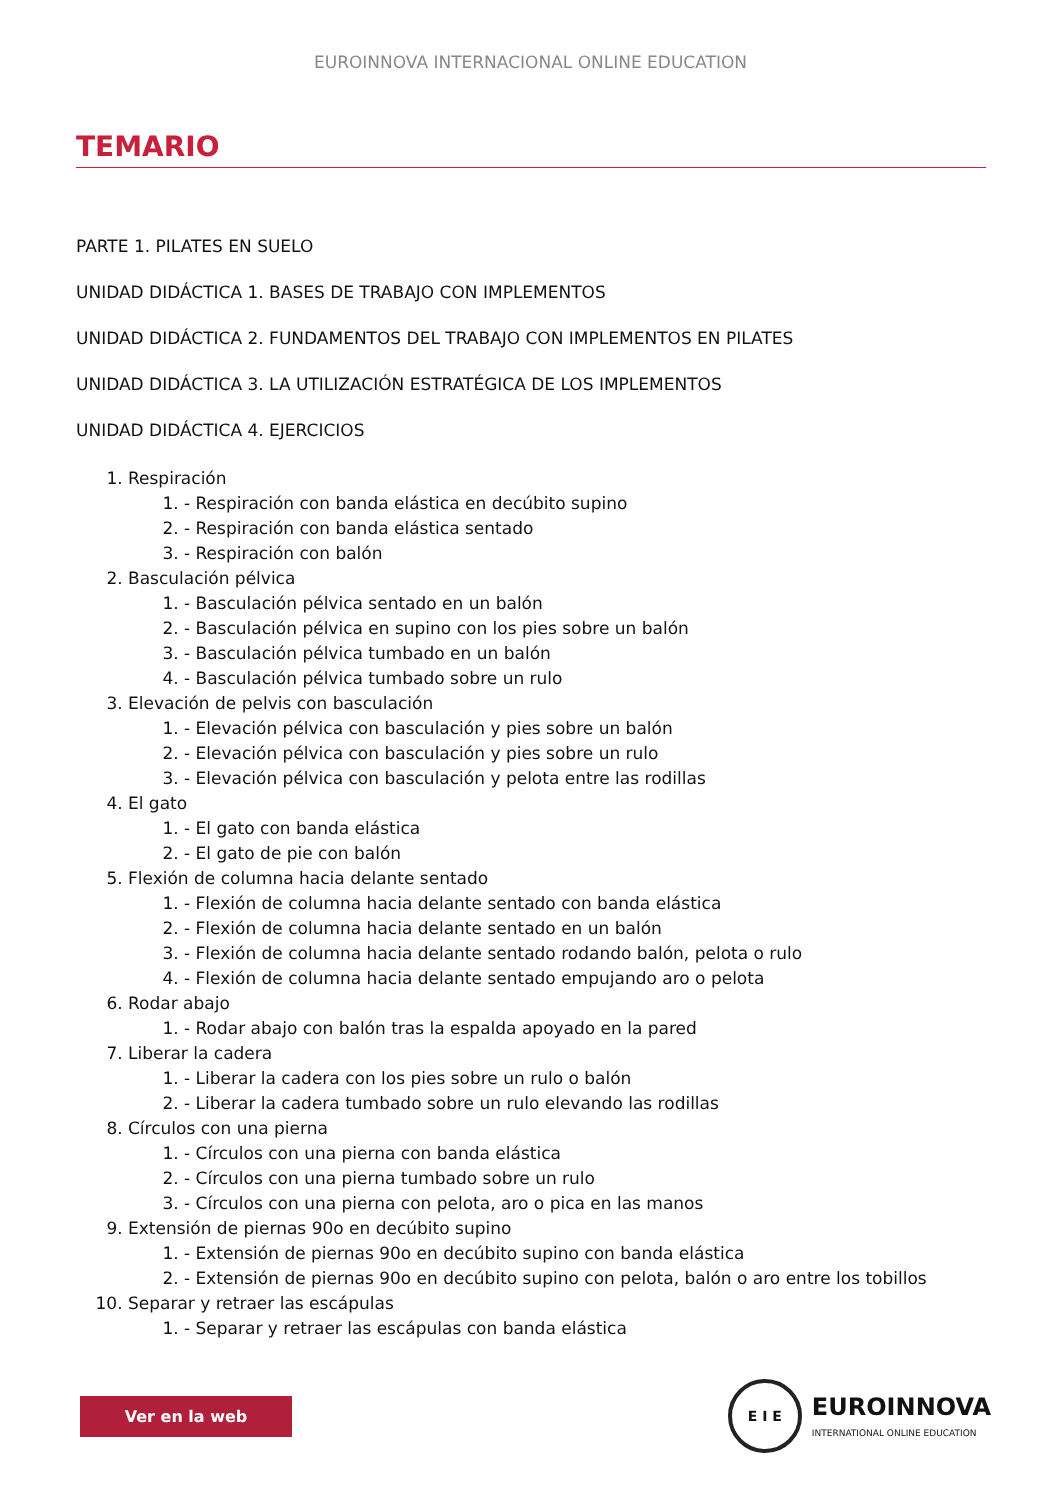EUROINNOVA INTERNACIONAL ONLINE EDUCATION
TEMARIO
PARTE 1. PILATES EN SUELO
UNIDAD DIDÁCTICA 1. BASES DE TRABAJO CON IMPLEMENTOS
UNIDAD DIDÁCTICA 2. FUNDAMENTOS DEL TRABAJO CON IMPLEMENTOS EN PILATES
UNIDAD DIDÁCTICA 3. LA UTILIZACIÓN ESTRATÉGICA DE LOS IMPLEMENTOS
UNIDAD DIDÁCTICA 4. EJERCICIOS
1. Respiración
1. - Respiración con banda elástica en decúbito supino
2. - Respiración con banda elástica sentado
3. - Respiración con balón
2. Basculación pélvica
1. - Basculación pélvica sentado en un balón
2. - Basculación pélvica en supino con los pies sobre un balón
3. - Basculación pélvica tumbado en un balón
4. - Basculación pélvica tumbado sobre un rulo
3. Elevación de pelvis con basculación
1. - Elevación pélvica con basculación y pies sobre un balón
2. - Elevación pélvica con basculación y pies sobre un rulo
3. - Elevación pélvica con basculación y pelota entre las rodillas
4. El gato
1. - El gato con banda elástica
2. - El gato de pie con balón
5. Flexión de columna hacia delante sentado
1. - Flexión de columna hacia delante sentado con banda elástica
2. - Flexión de columna hacia delante sentado en un balón
3. - Flexión de columna hacia delante sentado rodando balón, pelota o rulo
4. - Flexión de columna hacia delante sentado empujando aro o pelota
6. Rodar abajo
1. - Rodar abajo con balón tras la espalda apoyado en la pared
7. Liberar la cadera
1. - Liberar la cadera con los pies sobre un rulo o balón
2. - Liberar la cadera tumbado sobre un rulo elevando las rodillas
8. Círculos con una pierna
1. - Círculos con una pierna con banda elástica
2. - Círculos con una pierna tumbado sobre un rulo
3. - Círculos con una pierna con pelota, aro o pica en las manos
9. Extensión de piernas 90o en decúbito supino
1. - Extensión de piernas 90o en decúbito supino con banda elástica
2. - Extensión de piernas 90o en decúbito supino con pelota, balón o aro entre los tobillos
10. Separar y retraer las escápulas
1. - Separar y retraer las escápulas con banda elástica
Ver en la web
E I E
EUROINNOVA
INTERNATIONAL ONLINE EDUCATION